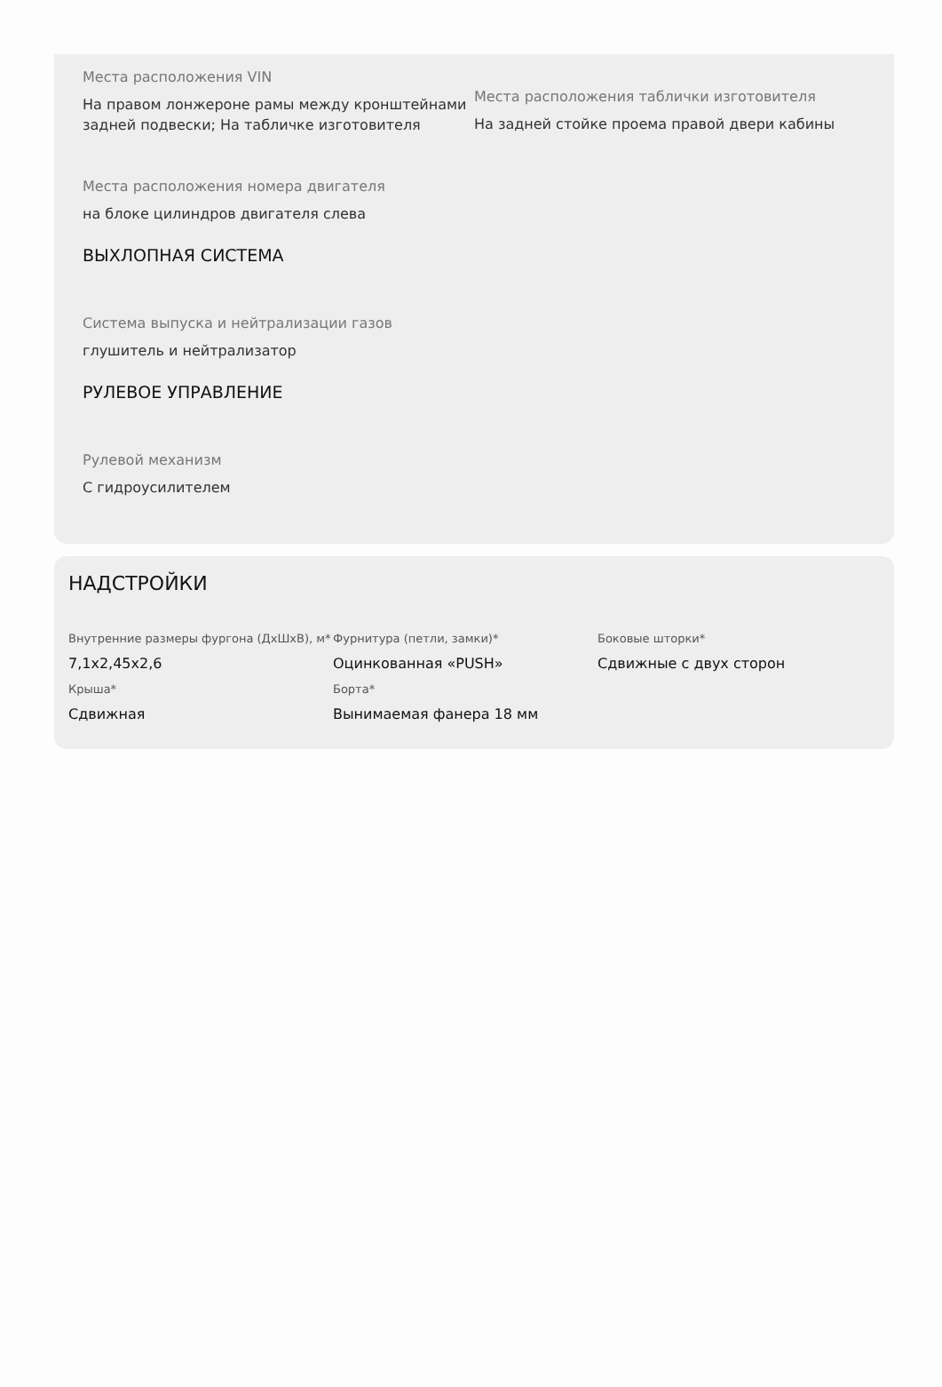Места расположения VIN
На правом лонжероне рамы между кронштейнами задней подвески; На табличке изготовителя
Места расположения таблички изготовителя
На задней стойке проема правой двери кабины
Места расположения номера двигателя
на блоке цилиндров двигателя слева
ВЫХЛОПНАЯ СИСТЕМА
Система выпуска и нейтрализации газов
глушитель и нейтрализатор
РУЛЕВОЕ УПРАВЛЕНИЕ
Рулевой механизм
С гидроусилителем
НАДСТРОЙКИ
Внутренние размеры фургона (ДхШхВ), м*
7,1x2,45x2,6
Фурнитура (петли, замки)*
Оцинкованная «PUSH»
Боковые шторки*
Сдвижные с двух сторон
Крыша*
Сдвижная
Борта*
Вынимаемая фанера 18 мм